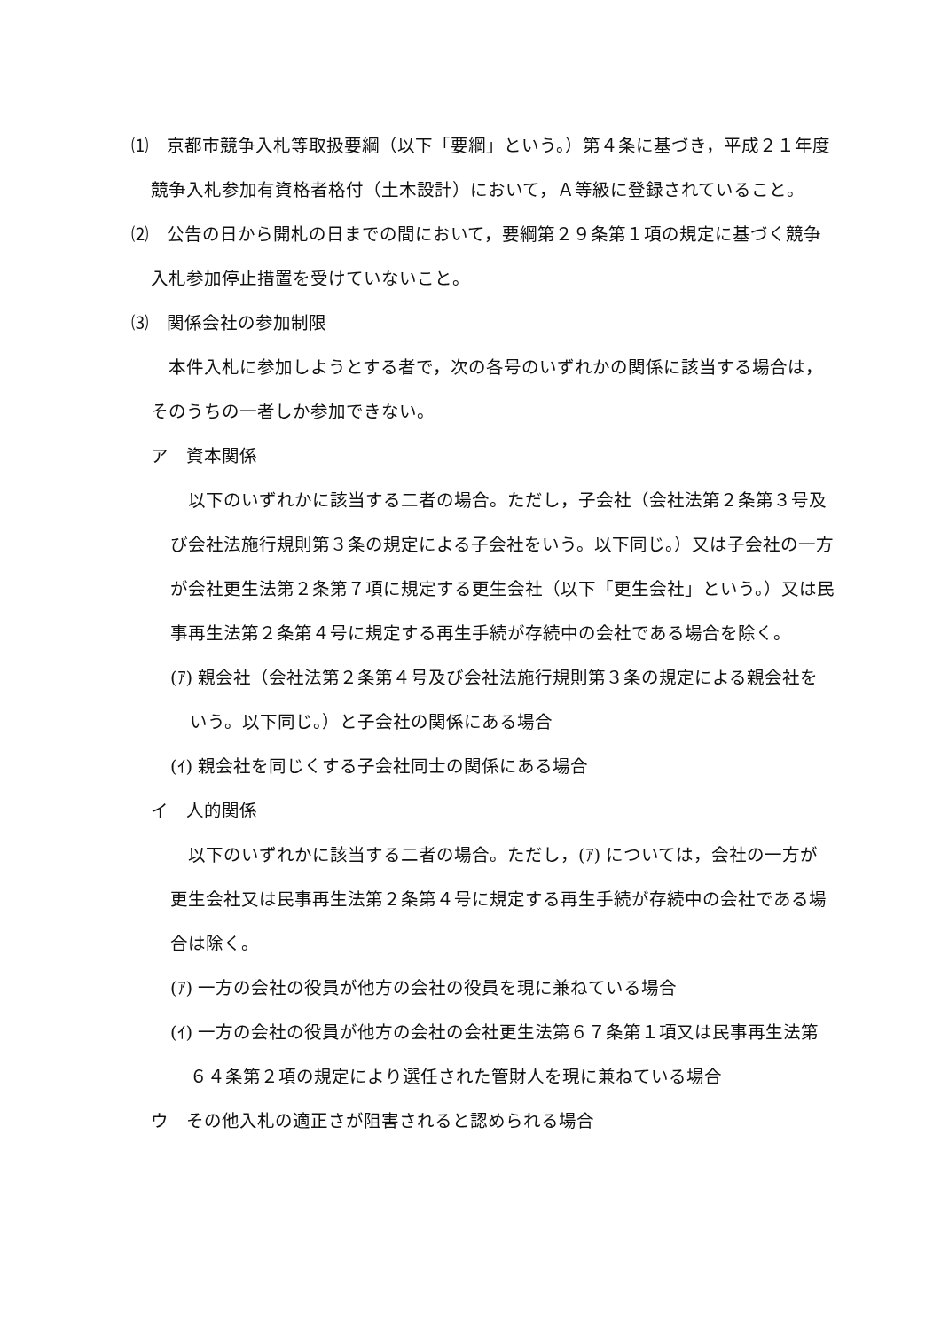⑴　京都市競争入札等取扱要綱（以下「要綱」という。）第４条に基づき，平成２１年度競争入札参加有資格者格付（土木設計）において，Ａ等級に登録されていること。
⑵　公告の日から開札の日までの間において，要綱第２９条第１項の規定に基づく競争入札参加停止措置を受けていないこと。
⑶　関係会社の参加制限
　本件入札に参加しようとする者で，次の各号のいずれかの関係に該当する場合は，そのうちの一者しか参加できない。
ア　資本関係
　以下のいずれかに該当する二者の場合。ただし，子会社（会社法第２条第３号及び会社法施行規則第３条の規定による子会社をいう。以下同じ。）又は子会社の一方が会社更生法第２条第７項に規定する更生会社（以下「更生会社」という。）又は民事再生法第２条第４号に規定する再生手続が存続中の会社である場合を除く。
(ｱ) 親会社（会社法第２条第４号及び会社法施行規則第３条の規定による親会社をいう。以下同じ。）と子会社の関係にある場合
(ｲ) 親会社を同じくする子会社同士の関係にある場合
イ　人的関係
　以下のいずれかに該当する二者の場合。ただし，(ｱ) については，会社の一方が更生会社又は民事再生法第２条第４号に規定する再生手続が存続中の会社である場合は除く。
(ｱ) 一方の会社の役員が他方の会社の役員を現に兼ねている場合
(ｲ) 一方の会社の役員が他方の会社の会社更生法第６７条第１項又は民事再生法第６４条第２項の規定により選任された管財人を現に兼ねている場合
ウ　その他入札の適正さが阻害されると認められる場合